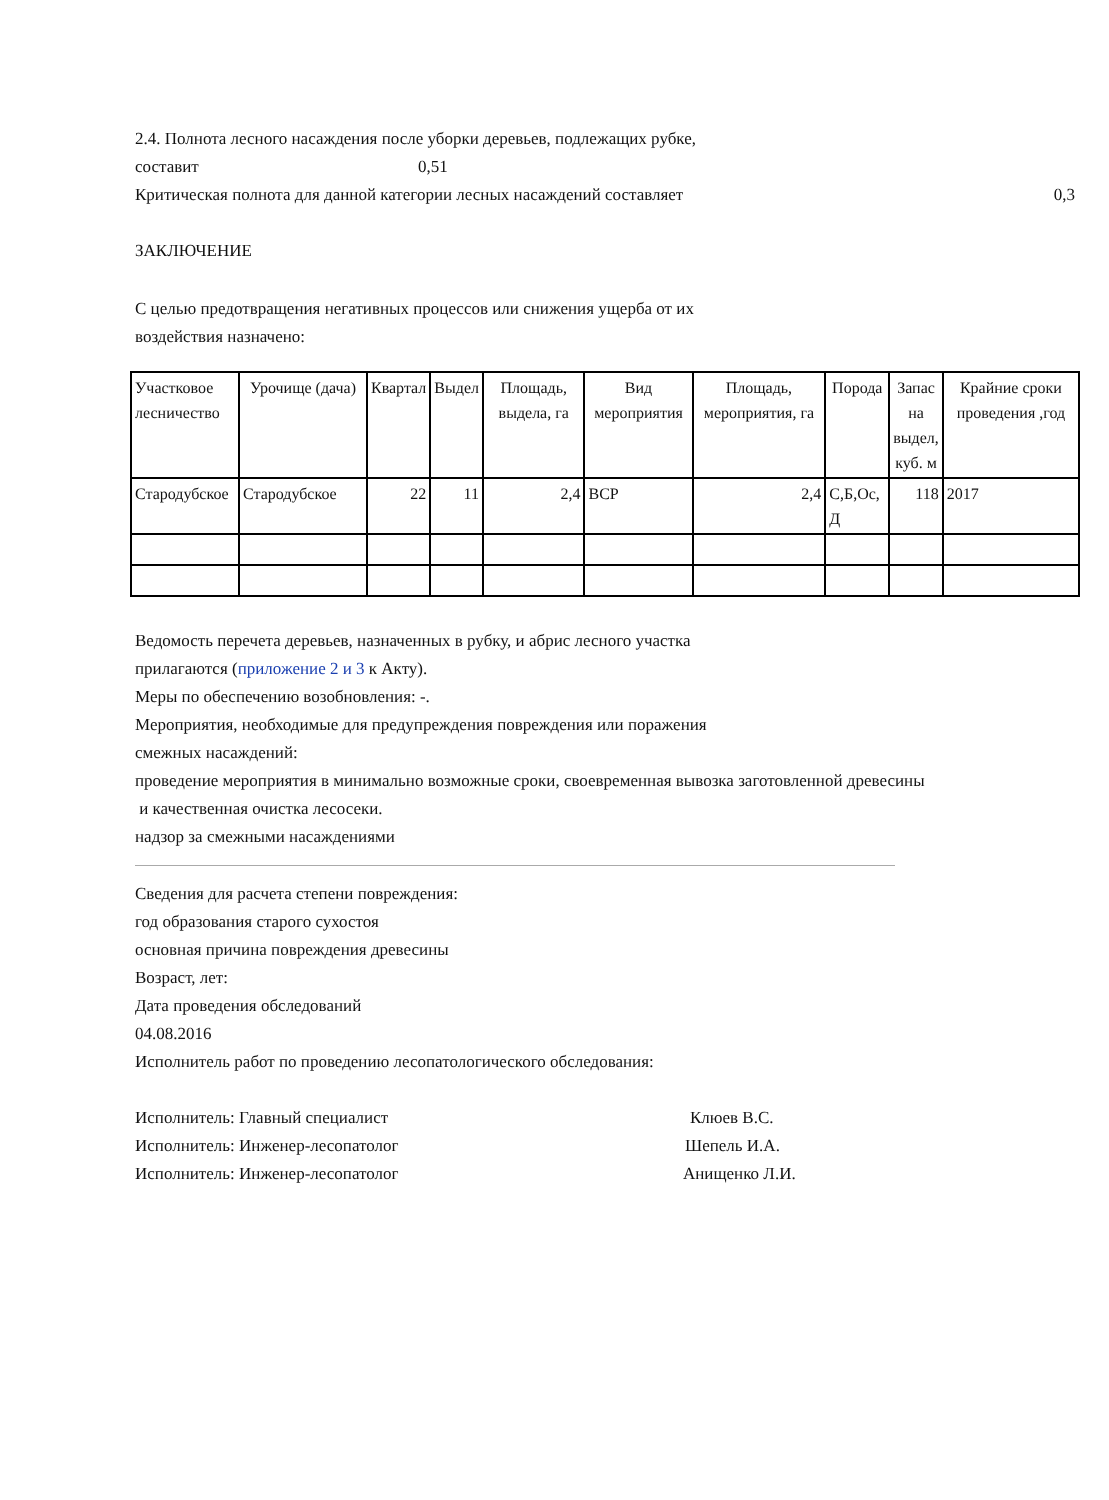2.4. Полнота лесного насаждения после уборки деревьев, подлежащих рубке,
составит 0,51
Критическая полнота для данной категории лесных насаждений составляет 0,3
ЗАКЛЮЧЕНИЕ
С целью предотвращения негативных процессов или снижения ущерба от их
воздействия назначено:
| Участковое лесничество | Урочище (дача) | Квартал | Выдел | Площадь, выдела, га | Вид мероприятия | Площадь, мероприятия, га | Порода | Запас на выдел, куб. м | Крайние сроки проведения ,год |
| --- | --- | --- | --- | --- | --- | --- | --- | --- | --- |
| Стародубское | Стародубское | 22 | 11 | 2,4 | ВСР | 2,4 | С,Б,Ос, Д | 118 | 2017 |
Ведомость перечета деревьев, назначенных в рубку, и абрис лесного участка
прилагаются (приложение 2 и 3 к Акту).
Меры по обеспечению возобновления: -.
Мероприятия, необходимые для предупреждения повреждения или поражения
смежных насаждений:
проведение мероприятия в минимально возможные сроки, своевременная вывозка заготовленной древесины
и качественная очистка лесосеки.
надзор за смежными насаждениями
Сведения для расчета степени повреждения:
год образования старого сухостоя
основная причина повреждения древесины
Возраст, лет:
Дата проведения обследований
04.08.2016
Исполнитель работ по проведению лесопатологического обследования:
Исполнитель: Главный специалист Клюев В.С.
Исполнитель: Инженер-лесопатолог Шепель И.А.
Исполнитель: Инженер-лесопатолог Анищенко Л.И.